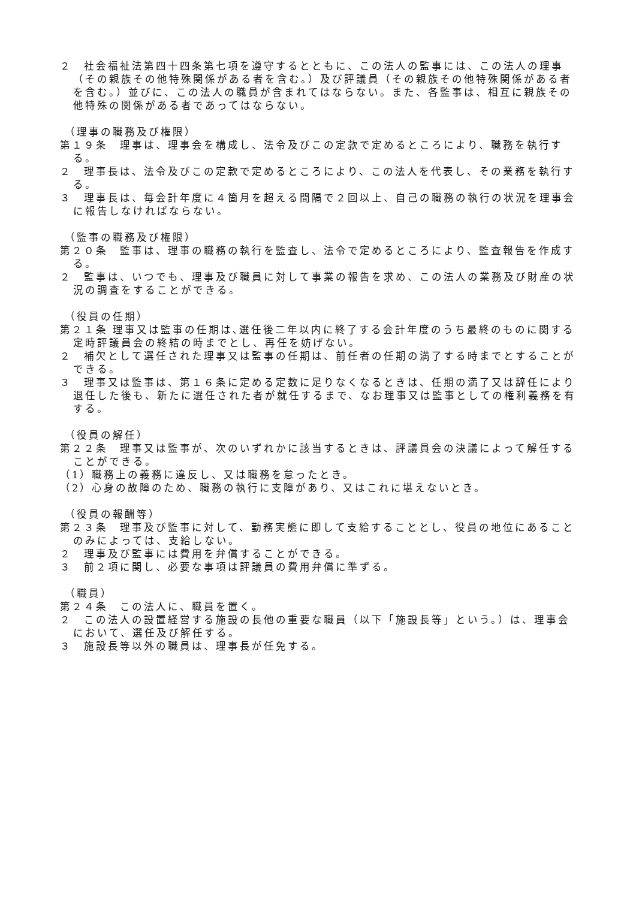２　社会福祉法第四十四条第七項を遵守するとともに、この法人の監事には、この法人の理事（その親族その他特殊関係がある者を含む。）及び評議員（その親族その他特殊関係がある者を含む。）並びに、この法人の職員が含まれてはならない。また、各監事は、相互に親族その他特殊の関係がある者であってはならない。
（理事の職務及び権限）
第１９条　理事は、理事会を構成し、法令及びこの定款で定めるところにより、職務を執行する。
２　理事長は、法令及びこの定款で定めるところにより、この法人を代表し、その業務を執行する。
３　理事長は、毎会計年度に４箇月を超える間隔で２回以上、自己の職務の執行の状況を理事会に報告しなければならない。
（監事の職務及び権限）
第２０条　監事は、理事の職務の執行を監査し、法令で定めるところにより、監査報告を作成する。
２　監事は、いつでも、理事及び職員に対して事業の報告を求め、この法人の業務及び財産の状況の調査をすることができる。
（役員の任期）
第２１条 理事又は監事の任期は､選任後二年以内に終了する会計年度のうち最終のものに関する定時評議員会の終結の時までとし、再任を妨げない。
２　補欠として選任された理事又は監事の任期は、前任者の任期の満了する時までとすることができる。
３　理事又は監事は、第１６条に定める定数に足りなくなるときは、任期の満了又は辞任により退任した後も、新たに選任された者が就任するまで、なお理事又は監事としての権利義務を有する。
（役員の解任）
第２２条　理事又は監事が、次のいずれかに該当するときは、評議員会の決議によって解任することができる。
（1）職務上の義務に違反し、又は職務を怠ったとき。
（2）心身の故障のため、職務の執行に支障があり、又はこれに堪えないとき。
（役員の報酬等）
第２３条　理事及び監事に対して、勤務実態に即して支給することとし、役員の地位にあることのみによっては、支給しない。
２　理事及び監事には費用を弁償することができる。
３　前２項に関し、必要な事項は評議員の費用弁償に準ずる。
（職員）
第２４条　この法人に、職員を置く。
２　この法人の設置経営する施設の長他の重要な職員（以下「施設長等」という。）は、理事会において、選任及び解任する。
３　施設長等以外の職員は、理事長が任免する。